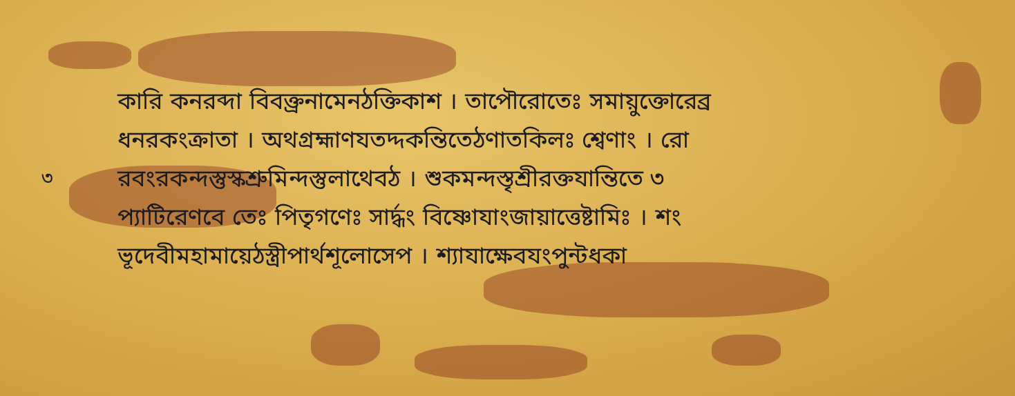কারি কনরব্দা বিবক্ত্রনামেনঠক্তিকাশ । তাপৌরোতেঃ সমায়ুক্তোরেব্র
ধনরকংক্রাতা । অথগ্রহ্মাণযতদ্দকন্তিতেঠণাতকিলঃ শ্বেণাং । রো
৩ রবংরকন্দস্তুস্কশ্রুমিন্দস্তুলাথেবঠ । শুকমন্দস্তৃশ্রীরক্তযান্তিতে ৩
প্যাটিরেণবে তেঃ পিতৃগণেঃ সার্দ্ধং বিষ্ণোযাংজায়াত্তেষ্টামিঃ । শং
ভূদেবীমহামায়েঠস্ত্রীপার্থশূলোসেপ । শ্যাযাক্ষেবযংপুন্টধকা